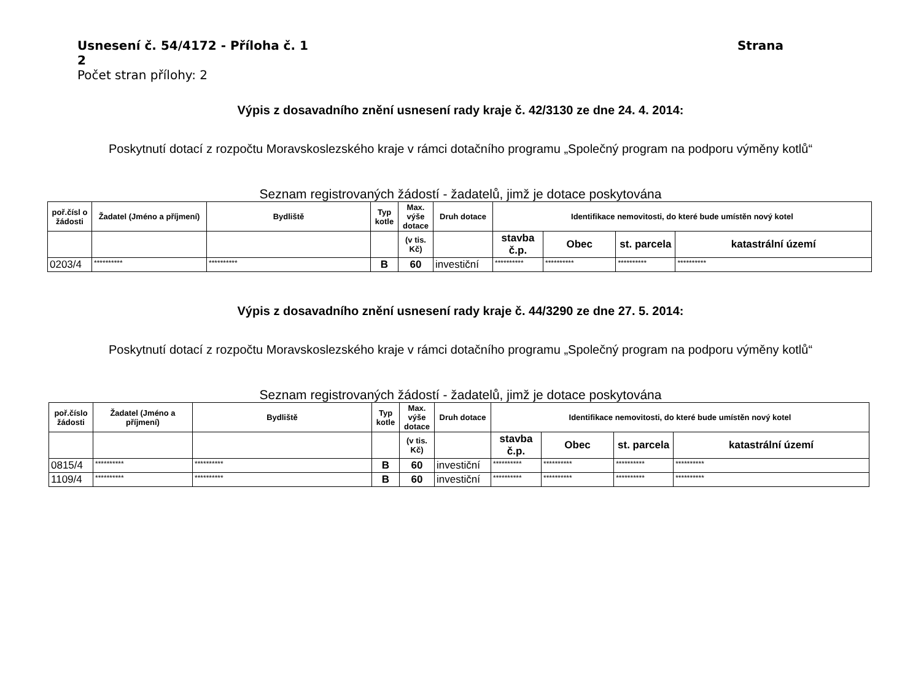Usnesení č. 54/4172 - Příloha č. 1 Strana
2
Počet stran přílohy: 2
Výpis z dosavadního znění usnesení rady kraje č. 42/3130 ze dne 24. 4. 2014:
Poskytnutí dotací z rozpočtu Moravskoslezského kraje v rámci dotačního programu „Společný program na podporu výměny kotlů“
Seznam registrovaných žádostí - žadatelů, jimž je dotace poskytována
| poř.čísl o žádosti | Žadatel (Jméno a příjmení) | Bydliště | Typ kotle | Max. výše dotace | Druh dotace | Identifikace nemovitosti, do které bude umístěn nový kotel | | | |
| --- | --- | --- | --- | --- | --- | --- | --- | --- | --- |
| | | | | (v tis. Kč) | | stavba č.p. | Obec | st. parcela | katastrální území |
| 0203/4 | ********** | ********** | B | 60 | investiční | ********** | ********** | ********** | ********** |
Výpis z dosavadního znění usnesení rady kraje č. 44/3290 ze dne 27. 5. 2014:
Poskytnutí dotací z rozpočtu Moravskoslezského kraje v rámci dotačního programu „Společný program na podporu výměny kotlů“
Seznam registrovaných žádostí - žadatelů, jimž je dotace poskytována
| poř.číslo žádosti | Žadatel (Jméno a příjmení) | Bydliště | Typ kotle | Max. výše dotace | Druh dotace | Identifikace nemovitosti, do které bude umístěn nový kotel | | | |
| --- | --- | --- | --- | --- | --- | --- | --- | --- | --- |
| | | | | (v tis. Kč) | | stavba č.p. | Obec | st. parcela | katastrální území |
| 0815/4 | ********** | ********** | B | 60 | investiční | ********** | ********** | ********** | ********** |
| 1109/4 | ********** | ********** | B | 60 | investiční | ********** | ********** | ********** | ********** |